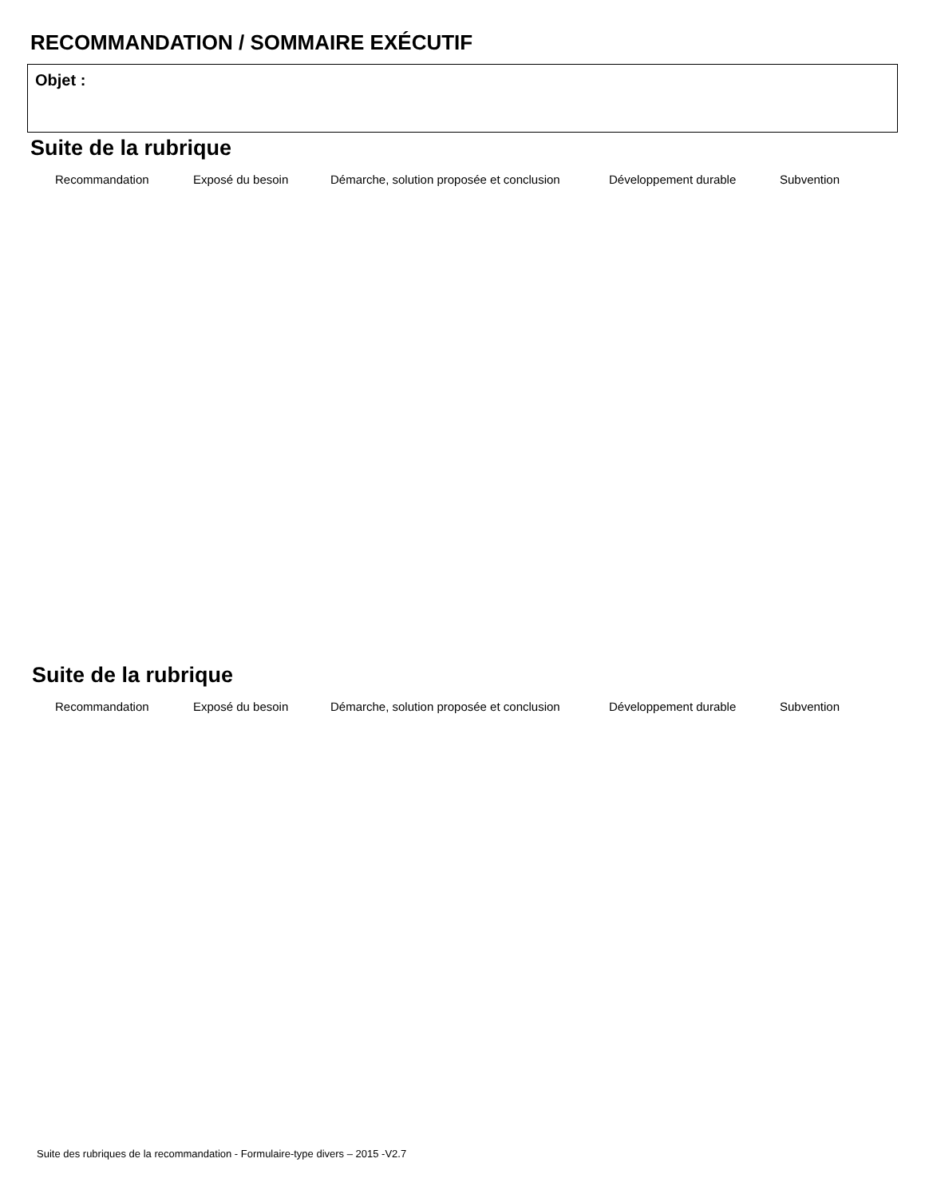RECOMMANDATION / SOMMAIRE EXÉCUTIF
Objet :
Suite de la rubrique
Recommandation Exposé du besoin Démarche, solution proposée et conclusion Développement durable Subvention
Suite de la rubrique
Recommandation Exposé du besoin Démarche, solution proposée et conclusion Développement durable Subvention
Suite des rubriques de la recommandation - Formulaire-type divers – 2015 -V2.7